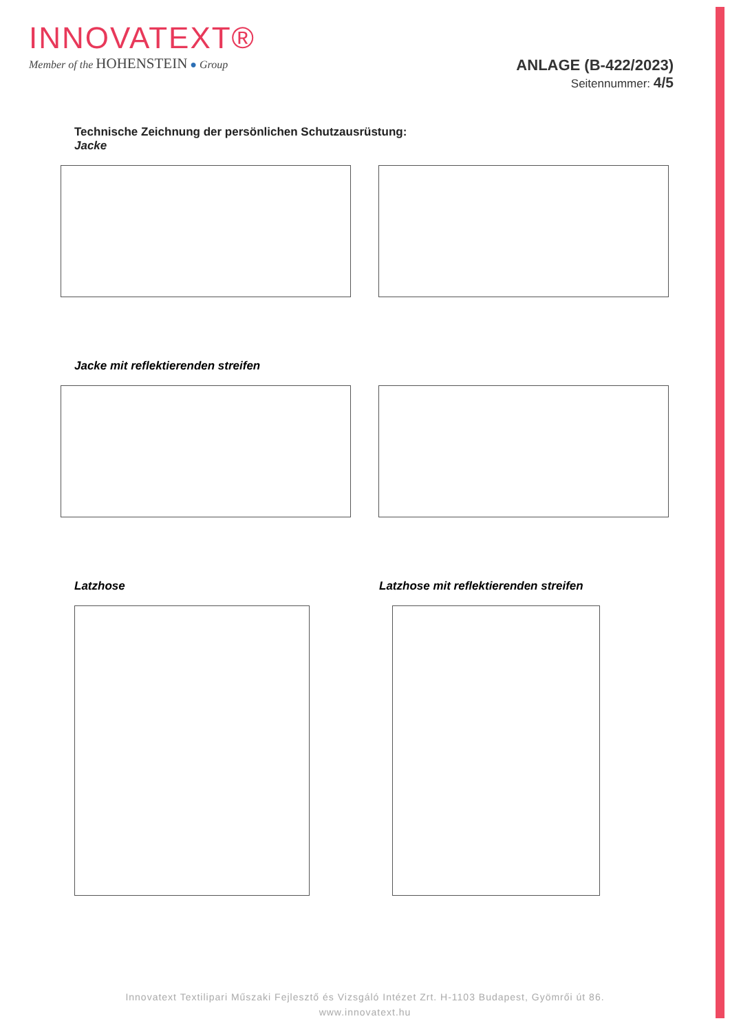INNOVATEXT®
Member of the HOHENSTEIN ● Group
ANLAGE (B-422/2023)
Seitennummer: 4/5
Technische Zeichnung der persönlichen Schutzausrüstung:
Jacke
Jacke mit reflektierenden streifen
Latzhose Latzhose mit reflektierenden streifen
Innovatext Textilipari Műszaki Fejlesztő és Vizsgáló Intézet Zrt. H-1103 Budapest, Gyömrői út 86.
www.innovatext.hu